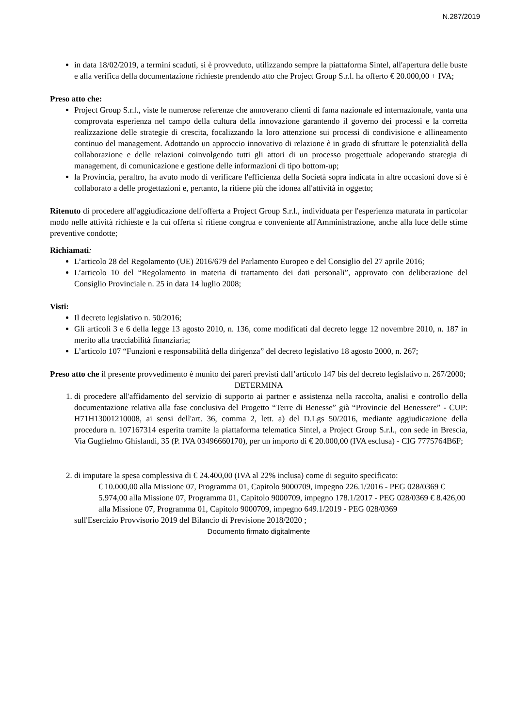N.287/2019
in data 18/02/2019, a termini scaduti, si è provveduto, utilizzando sempre la piattaforma Sintel, all'apertura delle buste e alla verifica della documentazione richieste prendendo atto che Project Group S.r.l. ha offerto € 20.000,00 + IVA;
Preso atto che:
Project Group S.r.l., viste le numerose referenze che annoverano clienti di fama nazionale ed internazionale, vanta una comprovata esperienza nel campo della cultura della innovazione garantendo il governo dei processi e la corretta realizzazione delle strategie di crescita, focalizzando la loro attenzione sui processi di condivisione e allineamento continuo del management. Adottando un approccio innovativo di relazione è in grado di sfruttare le potenzialità della collaborazione e delle relazioni coinvolgendo tutti gli attori di un processo progettuale adoperando strategia di management, di comunicazione e gestione delle informazioni di tipo bottom-up;
la Provincia, peraltro, ha avuto modo di verificare l'efficienza della Società sopra indicata in altre occasioni dove si è collaborato a delle progettazioni e, pertanto, la ritiene più che idonea all'attività in oggetto;
Ritenuto di procedere all'aggiudicazione dell'offerta a Project Group S.r.l., individuata per l'esperienza maturata in particolar modo nelle attività richieste e la cui offerta si ritiene congrua e conveniente all'Amministrazione, anche alla luce delle stime preventive condotte;
Richiamati:
L’articolo 28 del Regolamento (UE) 2016/679 del Parlamento Europeo e del Consiglio del 27 aprile 2016;
L’articolo 10 del “Regolamento in materia di trattamento dei dati personali”, approvato con deliberazione del Consiglio Provinciale n. 25 in data 14 luglio 2008;
Visti:
Il decreto legislativo n. 50/2016;
Gli articoli 3 e 6 della legge 13 agosto 2010, n. 136, come modificati dal decreto legge 12 novembre 2010, n. 187 in merito alla tracciabilità finanziaria;
L’articolo 107 “Funzioni e responsabilità della dirigenza” del decreto legislativo 18 agosto 2000, n. 267;
Preso atto che il presente provvedimento è munito dei pareri previsti dall’articolo 147 bis del decreto legislativo n. 267/2000;
DETERMINA
1. di procedere all'affidamento del servizio di supporto ai partner e assistenza nella raccolta, analisi e controllo della documentazione relativa alla fase conclusiva del Progetto “Terre di Benesse” già “Provincie del Benessere” - CUP: H71H13001210008, ai sensi dell'art. 36, comma 2, lett. a) del D.Lgs 50/2016, mediante aggiudicazione della procedura n. 107167314 esperita tramite la piattaforma telematica Sintel, a Project Group S.r.l., con sede in Brescia, Via Guglielmo Ghislandi, 35 (P. IVA 03496660170), per un importo di € 20.000,00 (IVA esclusa) - CIG 7775764B6F;
2. di imputare la spesa complessiva di € 24.400,00 (IVA al 22% inclusa) come di seguito specificato:
€ 10.000,00 alla Missione 07, Programma 01, Capitolo 9000709, impegno 226.1/2016 - PEG 028/0369 € 5.974,00 alla Missione 07, Programma 01, Capitolo 9000709, impegno 178.1/2017 - PEG 028/0369 € 8.426,00 alla Missione 07, Programma 01, Capitolo 9000709, impegno 649.1/2019 - PEG 028/0369
sull'Esercizio Provvisorio 2019 del Bilancio di Previsione 2018/2020 ;
Documento firmato digitalmente